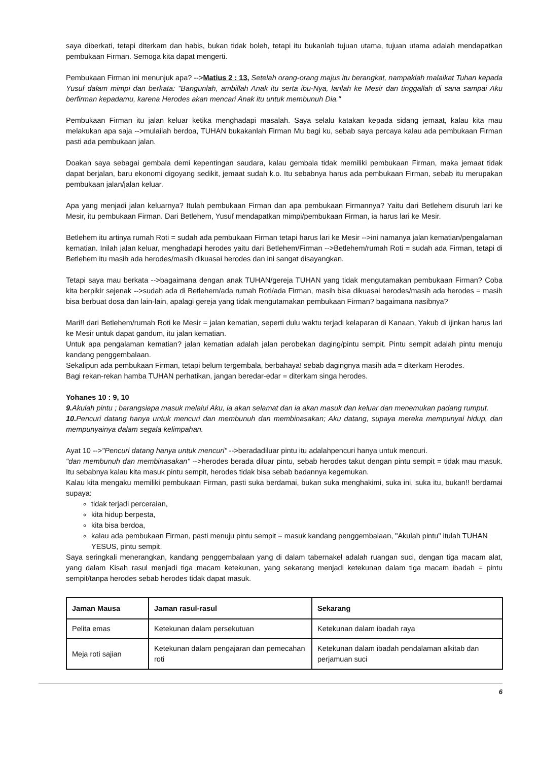saya diberkati, tetapi diterkam dan habis, bukan tidak boleh, tetapi itu bukanlah tujuan utama, tujuan utama adalah mendapatkan pembukaan Firman. Semoga kita dapat mengerti.
Pembukaan Firman ini menunjuk apa? -->Matius 2 : 13, Setelah orang-orang majus itu berangkat, nampaklah malaikat Tuhan kepada Yusuf dalam mimpi dan berkata: "Bangunlah, ambillah Anak itu serta ibu-Nya, larilah ke Mesir dan tinggallah di sana sampai Aku berfirman kepadamu, karena Herodes akan mencari Anak itu untuk membunuh Dia."
Pembukaan Firman itu jalan keluar ketika menghadapi masalah. Saya selalu katakan kepada sidang jemaat, kalau kita mau melakukan apa saja -->mulailah berdoa, TUHAN bukakanlah Firman Mu bagi ku, sebab saya percaya kalau ada pembukaan Firman pasti ada pembukaan jalan.
Doakan saya sebagai gembala demi kepentingan saudara, kalau gembala tidak memiliki pembukaan Firman, maka jemaat tidak dapat berjalan, baru ekonomi digoyang sedikit, jemaat sudah k.o. Itu sebabnya harus ada pembukaan Firman, sebab itu merupakan pembukaan jalan/jalan keluar.
Apa yang menjadi jalan keluarnya? Itulah pembukaan Firman dan apa pembukaan Firmannya? Yaitu dari Betlehem disuruh lari ke Mesir, itu pembukaan Firman. Dari Betlehem, Yusuf mendapatkan mimpi/pembukaan Firman, ia harus lari ke Mesir.
Betlehem itu artinya rumah Roti = sudah ada pembukaan Firman tetapi harus lari ke Mesir -->ini namanya jalan kematian/pengalaman kematian. Inilah jalan keluar, menghadapi herodes yaitu dari Betlehem/Firman -->Betlehem/rumah Roti = sudah ada Firman, tetapi di Betlehem itu masih ada herodes/masih dikuasai herodes dan ini sangat disayangkan.
Tetapi saya mau berkata -->bagaimana dengan anak TUHAN/gereja TUHAN yang tidak mengutamakan pembukaan Firman? Coba kita berpikir sejenak -->sudah ada di Betlehem/ada rumah Roti/ada Firman, masih bisa dikuasai herodes/masih ada herodes = masih bisa berbuat dosa dan lain-lain, apalagi gereja yang tidak mengutamakan pembukaan Firman? bagaimana nasibnya?
Mari!! dari Betlehem/rumah Roti ke Mesir = jalan kematian, seperti dulu waktu terjadi kelaparan di Kanaan, Yakub di ijinkan harus lari ke Mesir untuk dapat gandum, itu jalan kematian.
Untuk apa pengalaman kematian? jalan kematian adalah jalan perobekan daging/pintu sempit. Pintu sempit adalah pintu menuju kandang penggembalaan.
Sekalipun ada pembukaan Firman, tetapi belum tergembala, berbahaya! sebab dagingnya masih ada = diterkam Herodes.
Bagi rekan-rekan hamba TUHAN perhatikan, jangan beredar-edar = diterkam singa herodes.
Yohanes 10 : 9, 10
9. Akulah pintu ; barangsiapa masuk melalui Aku, ia akan selamat dan ia akan masuk dan keluar dan menemukan padang rumput.
10. Pencuri datang hanya untuk mencuri dan membunuh dan membinasakan; Aku datang, supaya mereka mempunyai hidup, dan mempunyainya dalam segala kelimpahan.
Ayat 10 -->"Pencuri datang hanya untuk mencuri" -->beradadiluar pintu itu adalahpencuri hanya untuk mencuri.
"dan membunuh dan membinasakan" -->herodes berada diluar pintu, sebab herodes takut dengan pintu sempit = tidak mau masuk. Itu sebabnya kalau kita masuk pintu sempit, herodes tidak bisa sebab badannya kegemukan.
Kalau kita mengaku memiliki pembukaan Firman, pasti suka berdamai, bukan suka menghakimi, suka ini, suka itu, bukan!! berdamai supaya:
tidak terjadi perceraian,
kita hidup berpesta,
kita bisa berdoa,
kalau ada pembukaan Firman, pasti menuju pintu sempit = masuk kandang penggembalaan, "Akulah pintu" itulah TUHAN YESUS, pintu sempit.
Saya seringkali menerangkan, kandang penggembalaan yang di dalam tabernakel adalah ruangan suci, dengan tiga macam alat, yang dalam Kisah rasul menjadi tiga macam ketekunan, yang sekarang menjadi ketekunan dalam tiga macam ibadah = pintu sempit/tanpa herodes sebab herodes tidak dapat masuk.
| Jaman Mausa | Jaman rasul-rasul | Sekarang |
| --- | --- | --- |
| Pelita emas | Ketekunan dalam persekutuan | Ketekunan dalam ibadah raya |
| Meja roti sajian | Ketekunan dalam pengajaran dan pemecahan roti | Ketekunan dalam ibadah pendalaman alkitab dan perjamuan suci |
6